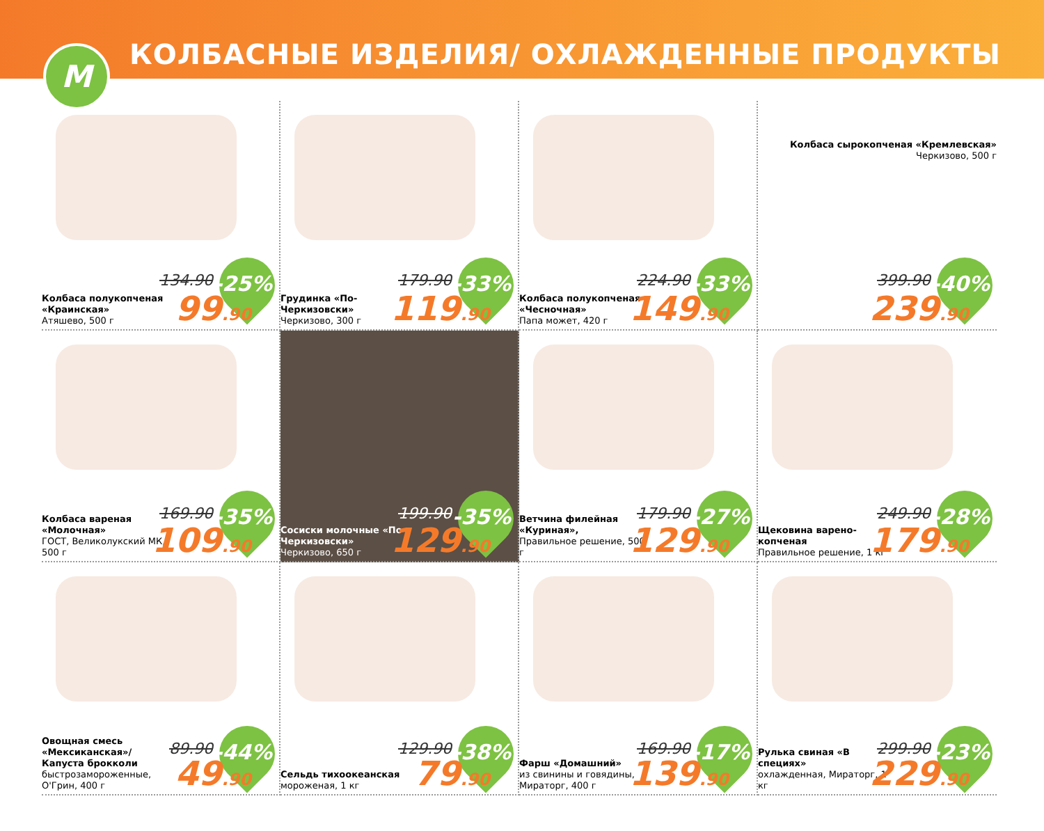M
КОЛБАСНЫЕ ИЗДЕЛИЯ/ ОХЛАЖДЕННЫЕ ПРОДУКТЫ
-25% 134.90
Колбаса полукопченая «Краинская»
Атяшево, 500 г
99.90
-33% 179.90
Грудинка «По-Черкизовски»
Черкизово, 300 г
119.90
-33% 224.90
Колбаса полукопченая «Чесночная»
Папа может, 420 г
149.90
Колбаса сырокопченая «Кремлевская»
Черкизово, 500 г
-40% 399.90
239.90
-35% 169.90
Колбаса вареная «Молочная»
ГОСТ, Великолукский МК, 500 г
109.90
-35% 199.90
Сосиски молочные «По-Черкизовски»
Черкизово, 650 г
129.90
-27% 179.90
Ветчина филейная «Куриная»,
Правильное решение, 500 г
129.90
-28% 249.90
Щековина варено-копченая
Правильное решение, 1 кг
179.90
-44% 89.90
Овощная смесь «Мексиканская»/ Капуста брокколи
быстрозамороженные, О'Грин, 400 г
49.90
-38% 129.90
Сельдь тихоокеанская
мороженая, 1 кг
79.90
-17% 169.90
Фарш «Домашний»
из свинины и говядины, Мираторг, 400 г
139.90
-23% 299.90
Рулька свиная «В специях»
охлажденная, Мираторг, 1 кг
229.90